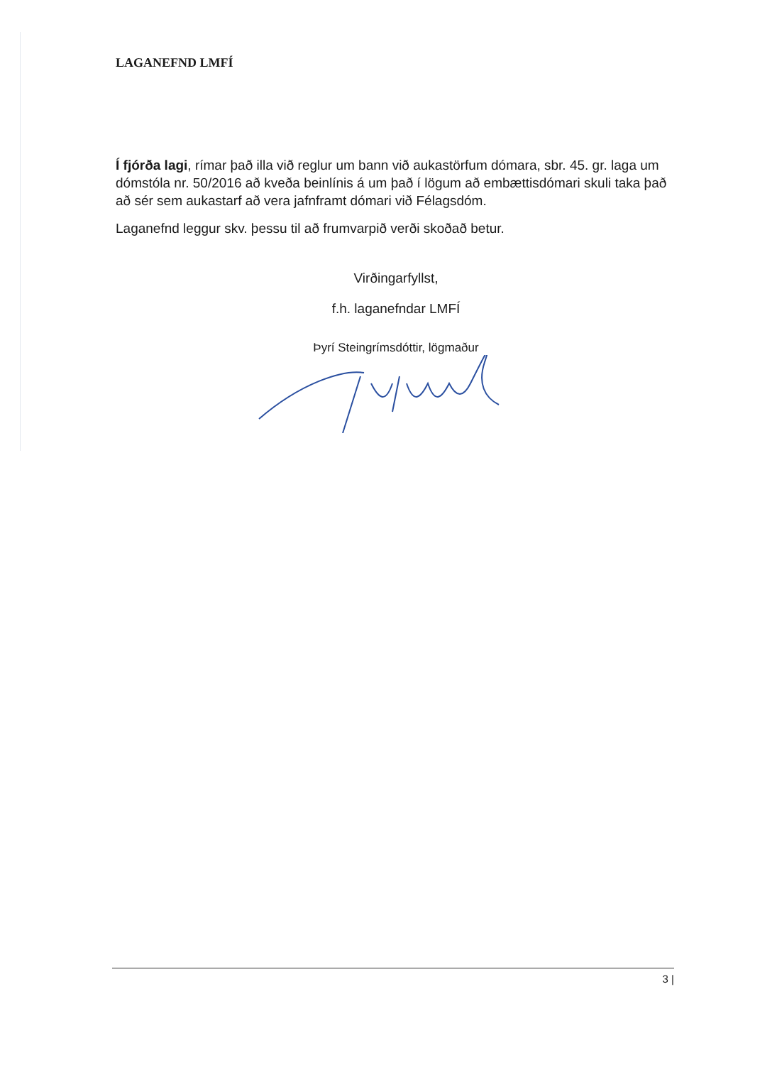LAGANEFND LMFÍ
Í fjórða lagi, rímar það illa við reglur um bann við aukastörfum dómara, sbr. 45. gr. laga um dómstóla nr. 50/2016 að kveða beinlínis á um það í lögum að embættisdómari skuli taka það að sér sem aukastarf að vera jafnframt dómari við Félagsdóm.
Laganefnd leggur skv. þessu til að frumvarpið verði skoðað betur.
Virðingarfyllst,
f.h. laganefndar LMFÍ
Þyrí Steingrímsdóttir, lögmaður
3 |